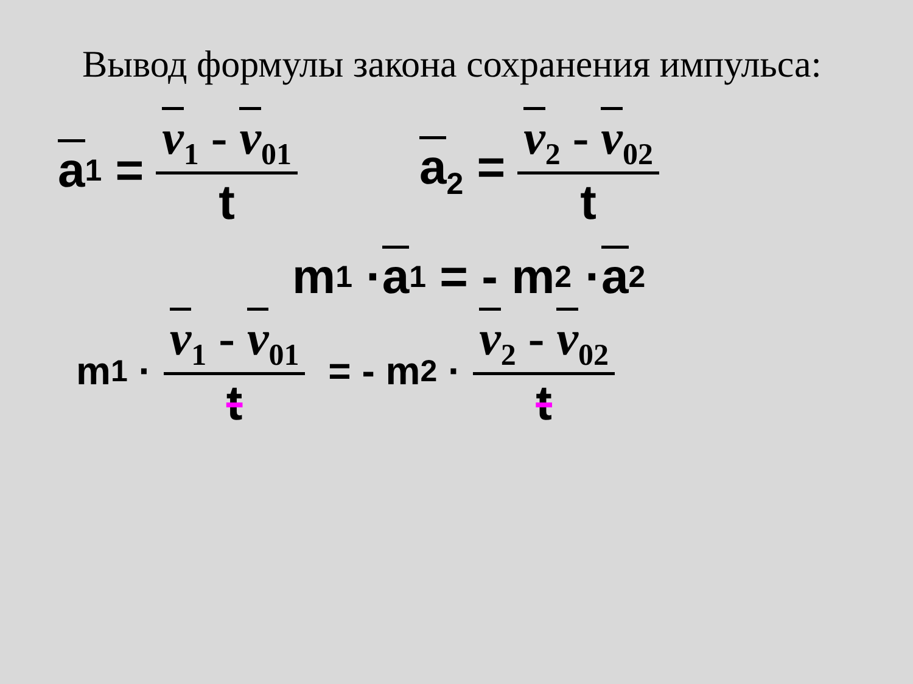Вывод формулы закона сохранения импульса:
a<sub>1</sub> = v<sub>1</sub> - v<sub>01</sub> t a<sub>2</sub> = v<sub>2</sub> - v<sub>02</sub> t
m<sub>1</sub> · a<sub>1</sub> = - m<sub>2</sub> · a<sub>2</sub>
m<sub>1</sub> · v<sub>1</sub> - v<sub>01</sub> t = - m<sub>2</sub> · v<sub>2</sub> - v<sub>02</sub> t